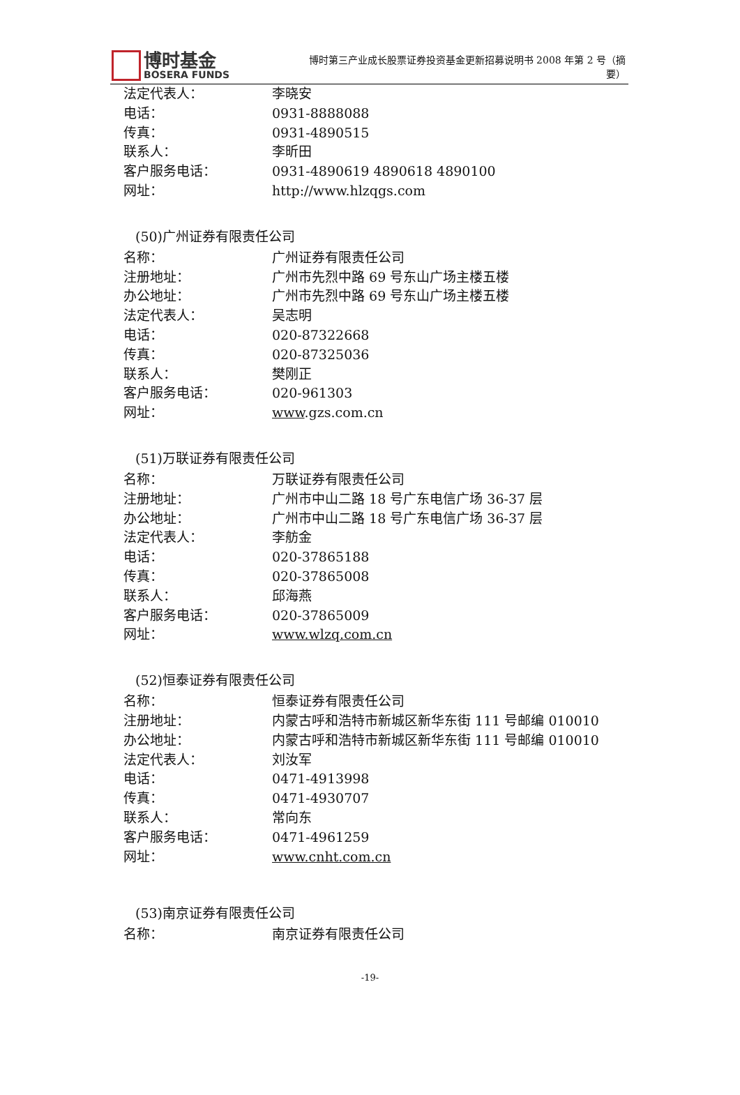博时基金
BOSERA FUNDS
博时第三产业成长股票证券投资基金更新招募说明书 2008 年第 2 号（摘要）
法定代表人： 李晓安
电话： 0931-8888088
传真： 0931-4890515
联系人： 李昕田
客户服务电话： 0931-4890619 4890618 4890100
网址： http://www.hlzqgs.com
(50)广州证券有限责任公司
名称： 广州证券有限责任公司
注册地址： 广州市先烈中路 69 号东山广场主楼五楼
办公地址： 广州市先烈中路 69 号东山广场主楼五楼
法定代表人： 吴志明
电话： 020-87322668
传真： 020-87325036
联系人： 樊刚正
客户服务电话： 020-961303
网址： www.gzs.com.cn
(51)万联证券有限责任公司
名称： 万联证券有限责任公司
注册地址： 广州市中山二路 18 号广东电信广场 36-37 层
办公地址： 广州市中山二路 18 号广东电信广场 36-37 层
法定代表人： 李舫金
电话： 020-37865188
传真： 020-37865008
联系人： 邱海燕
客户服务电话： 020-37865009
网址： www.wlzq.com.cn
(52)恒泰证券有限责任公司
名称： 恒泰证券有限责任公司
注册地址： 内蒙古呼和浩特市新城区新华东街 111 号邮编 010010
办公地址： 内蒙古呼和浩特市新城区新华东街 111 号邮编 010010
法定代表人： 刘汝军
电话： 0471-4913998
传真： 0471-4930707
联系人： 常向东
客户服务电话： 0471-4961259
网址： www.cnht.com.cn
(53)南京证券有限责任公司
名称： 南京证券有限责任公司
-19-